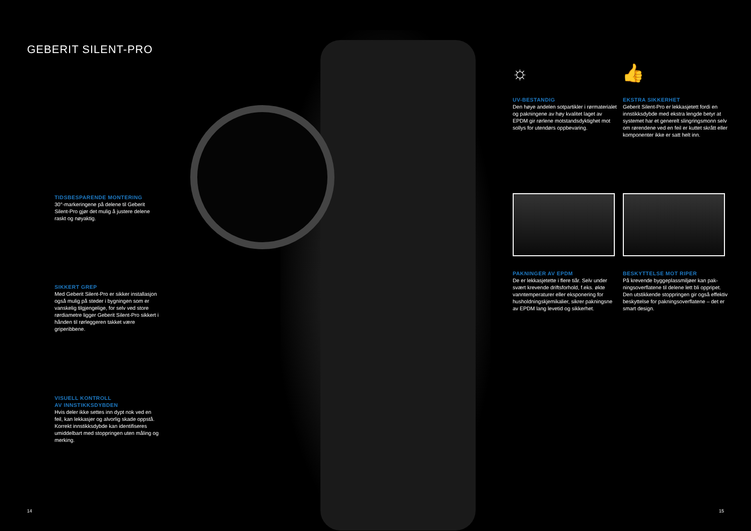GEBERIT SILENT-PRO
TIDSBESPARENDE MONTERING
30°-markeringene på delene til Geberit Silent-Pro gjør det mulig å justere delene raskt og nøyaktig.
SIKKERT GREP
Med Geberit Silent-Pro er sikker installa­sjon også mulig på steder i bygningen som er vanskelig tilgjengelige, for selv ved store rørdiametre ligger Geberit Silent-Pro sikkert i hånden til rørleggeren takket være griperibbene.
VISUELL KONTROLL
AV INNSTIKKSDYBDEN
Hvis deler ikke settes inn dypt nok ved en feil, kan lekkasjer og alvorlig skade opp­stå. Korrekt innstikksdybde kan identifi­seres umiddelbart med stoppringen uten måling og merking.
☼ 👍
UV-BESTANDIG
Den høye andelen sotpartikler i rør­materialet og pakningene av høy kvalitet laget av EPDM gir rørlene motstandsdyk­tighet mot sollys for utendørs oppbeva­ring.
EKSTRA SIKKERHET
Geberit Silent-Pro er lekkasjetett fordi en innstikksdybde med ekstra lengde betyr at systemet har et generelt slingrings­monn selv om rørendene ved en feil er kuttet skrått eller komponenter ikke er satt helt inn.
PAKNINGER AV EPDM
De er lekkasjetette i flere tiår. Selv under svært krevende driftsforhold, f.eks. økte vanntemperaturer eller eksponering for husholdningskjemikalier, sikrer paknings­ne av EPDM lang levetid og sikkerhet.
BESKYTTELSE MOT RIPER
På krevende byggeplassmiljøer kan pak­ningsoverflatene til delene lett bli opp­ripet. Den utstikkende stoppringen gir også effektiv beskyttelse for paknings­overflatene – det er smart design.
14 15